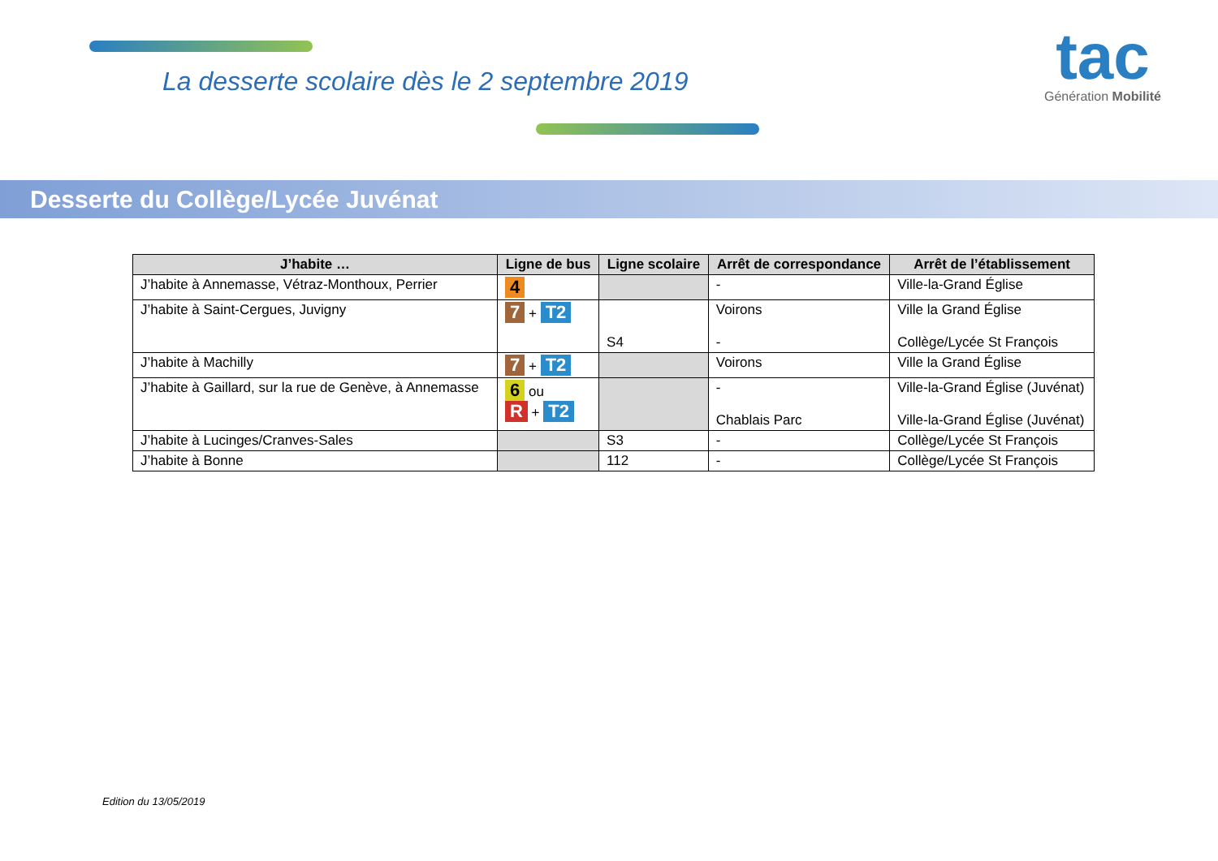La desserte scolaire dès le 2 septembre 2019
tac
Génération Mobilité
Desserte du Collège/Lycée Juvénat
| J’habite … | Ligne de bus | Ligne scolaire | Arrêt de correspondance | Arrêt de l’établissement |
| --- | --- | --- | --- | --- |
| J’habite à Annemasse, Vétraz-Monthoux, Perrier | 4 | | - | Ville-la-Grand Église |
| J’habite à Saint-Cergues, Juvigny | 7 + T2 | S4 | Voirons - | Ville la Grand Église Collège/Lycée St François |
| J’habite à Machilly | 7 + T2 | | Voirons | Ville la Grand Église |
| J’habite à Gaillard, sur la rue de Genève, à Annemasse | 6 ou R + T2 | | - Chablais Parc | Ville-la-Grand Église (Juvénat) Ville-la-Grand Église (Juvénat) |
| J’habite à Lucinges/Cranves-Sales | | S3 | - | Collège/Lycée St François |
| J’habite à Bonne | | 112 | - | Collège/Lycée St François |
Edition du 13/05/2019